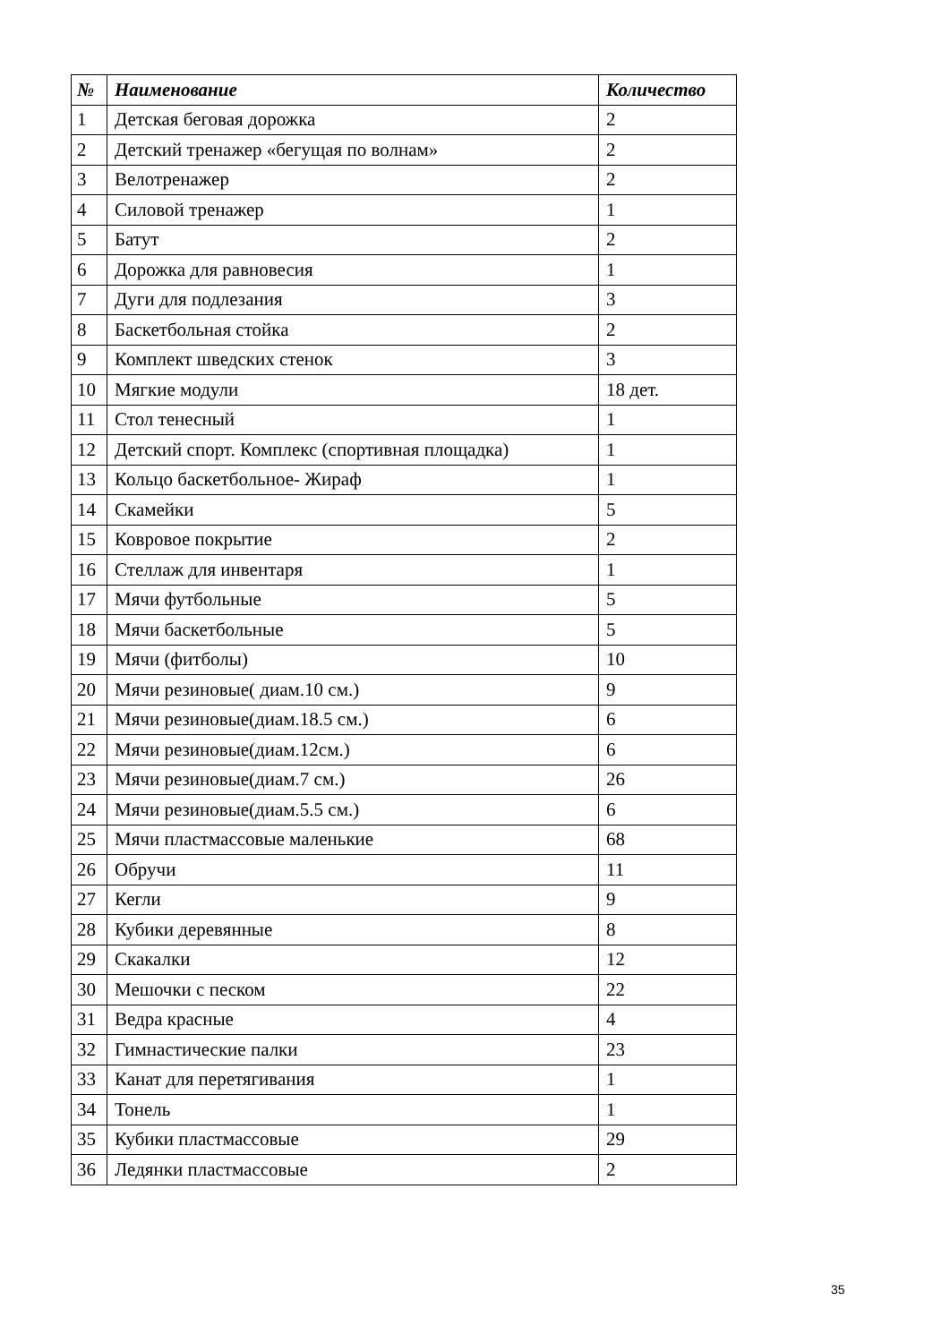| № | Наименование | Количество |
| --- | --- | --- |
| 1 | Детская беговая дорожка | 2 |
| 2 | Детский тренажер «бегущая по волнам» | 2 |
| 3 | Велотренажер | 2 |
| 4 | Силовой тренажер | 1 |
| 5 | Батут | 2 |
| 6 | Дорожка для равновесия | 1 |
| 7 | Дуги для подлезания | 3 |
| 8 | Баскетбольная стойка | 2 |
| 9 | Комплект шведских стенок | 3 |
| 10 | Мягкие модули | 18 дет. |
| 11 | Стол тенесный | 1 |
| 12 | Детский спорт. Комплекс (спортивная площадка) | 1 |
| 13 | Кольцо баскетбольное- Жираф | 1 |
| 14 | Скамейки | 5 |
| 15 | Ковровое покрытие | 2 |
| 16 | Стеллаж для инвентаря | 1 |
| 17 | Мячи футбольные | 5 |
| 18 | Мячи баскетбольные | 5 |
| 19 | Мячи (фитболы) | 10 |
| 20 | Мячи резиновые( диам.10 см.) | 9 |
| 21 | Мячи резиновые(диам.18.5 см.) | 6 |
| 22 | Мячи резиновые(диам.12см.) | 6 |
| 23 | Мячи резиновые(диам.7 см.) | 26 |
| 24 | Мячи резиновые(диам.5.5 см.) | 6 |
| 25 | Мячи пластмассовые маленькие | 68 |
| 26 | Обручи | 11 |
| 27 | Кегли | 9 |
| 28 | Кубики деревянные | 8 |
| 29 | Скакалки | 12 |
| 30 | Мешочки с песком | 22 |
| 31 | Ведра красные | 4 |
| 32 | Гимнастические палки | 23 |
| 33 | Канат для перетягивания | 1 |
| 34 | Тонель | 1 |
| 35 | Кубики пластмассовые | 29 |
| 36 | Ледянки пластмассовые | 2 |
35